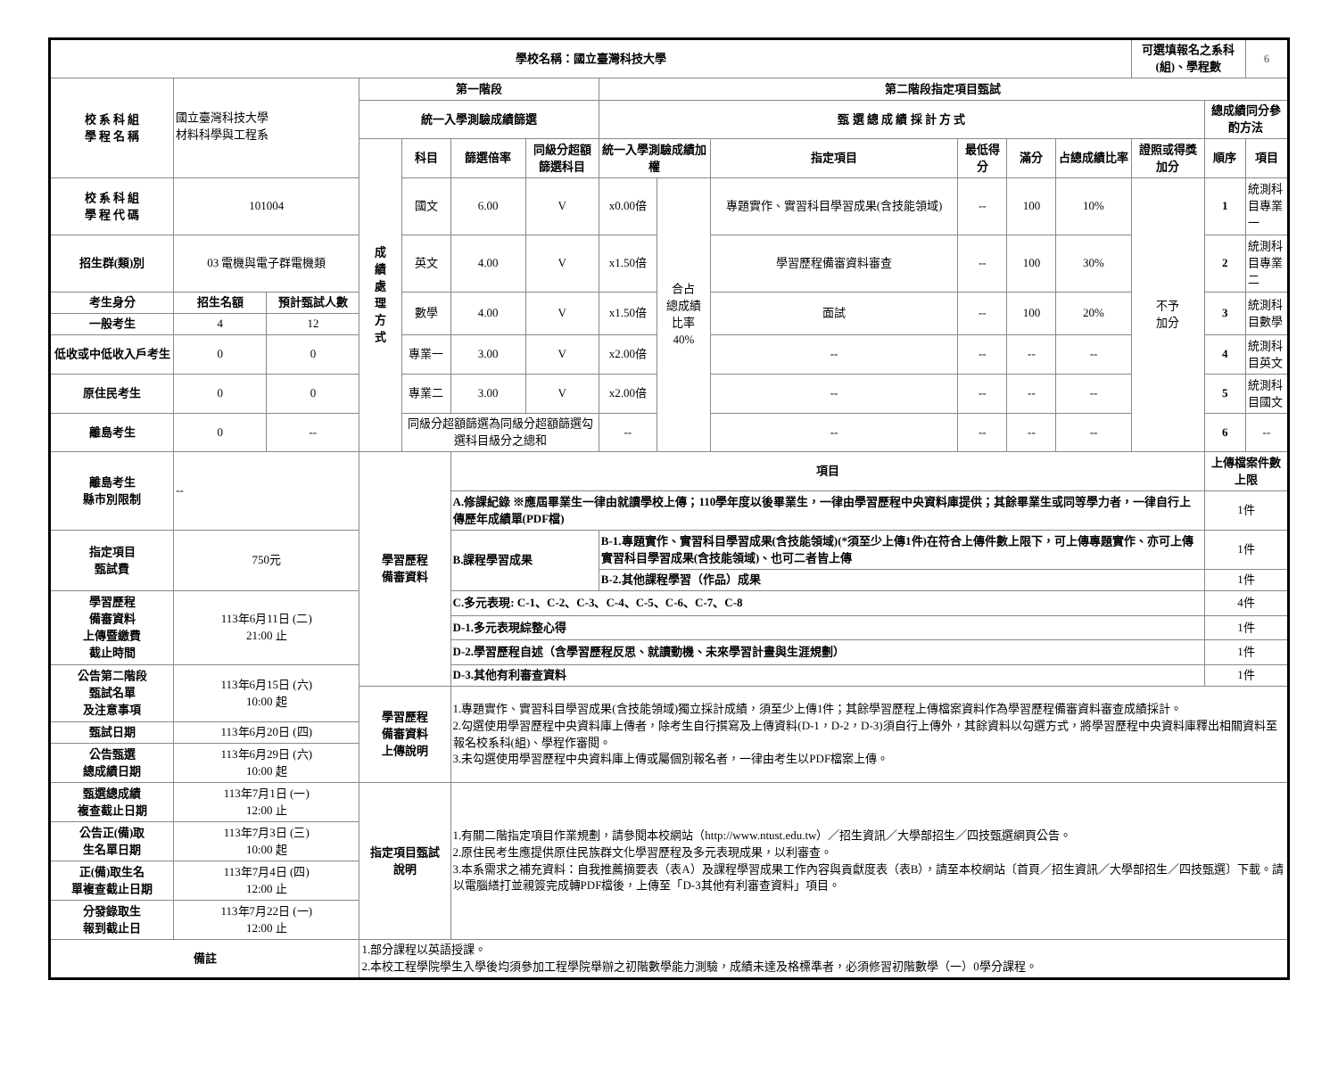| 學校名稱：國立臺灣科技大學 | | | | | | | | | | | | | 可選填報名之系科(組)、學程數 | | 6 |
| 校 系 科 組 學 程 名 稱 | 國立臺灣科技大學 材料科學與工程系 | | 第一階段 | | | | 第二階段指定項目甄試 | | | | | | | | |
| | | | 統一入學測驗成績篩選 | | | | 甄 選 總 成 績 採 計 方 式 | | | | | | | 總成績同分參酌方法 | |
| | | | 成 績 處 理 方 式 | 科目 | 篩選倍率 | 同級分超額篩選科目 | 統一入學測驗成績加權 | | 指定項目 | 最低得分 | 滿分 | 占總成績比率 | 證照或得獎加分 | 順序 | 項目 |
| 校 系 科 組 學 程 代 碼 | 101004 | | | 國文 | 6.00 | V | x0.00倍 | 合占 總成績 比率 40% | 專題實作、實習科目學習成果(含技能領域) | -- | 100 | 10% | 不予 加分 | 1 | 統測科目專業一 |
| 招生群(類)別 | 03 電機與電子群電機類 | | | 英文 | 4.00 | V | x1.50倍 | | 學習歷程備審資料審查 | -- | 100 | 30% | | 2 | 統測科目專業二 |
| 考生身分 | 招生名額 | 預計甄試人數 | | 數學 | 4.00 | V | x1.50倍 | | 面試 | -- | 100 | 20% | | 3 | 統測科目數學 |
| 一般考生 | 4 | 12 | | | | | | | | | | | | | |
| 低收或中低收入戶考生 | 0 | 0 | | 專業一 | 3.00 | V | x2.00倍 | | -- | -- | -- | -- | | 4 | 統測科目英文 |
| 原住民考生 | 0 | 0 | | 專業二 | 3.00 | V | x2.00倍 | | -- | -- | -- | -- | | 5 | 統測科目國文 |
| 離島考生 | 0 | -- | | 同級分超額篩選為同級分超額篩選勾選科目級分之總和 | | | -- | | -- | -- | -- | -- | | 6 | -- |
| 離島考生 縣市別限制 | -- | | 學習歷程 備審資料 | | 項目 | | | | | | | | | 上傳檔案件數上限 | |
| | | | | | A.修課紀錄 ※應屆畢業生一律由就讀學校上傳；110學年度以後畢業生，一律由學習歷程中央資料庫提供；其餘畢業生或同等學力者，一律自行上傳歷年成績單(PDF檔) | | | | | | | | | 1件 | |
| 指定項目 甄試費 | 750元 | | | | B.課程學習成果 | | B-1.專題實作、實習科目學習成果(含技能領域)(*須至少上傳1件)在符合上傳件數上限下，可上傳專題實作、亦可上傳實習科目學習成果(含技能領域)、也可二者皆上傳 | | | | | | | 1件 | |
| | | | | | | | B-2.其他課程學習（作品）成果 | | | | | | | 1件 | |
| 學習歷程 備審資料 上傳暨繳費 截止時間 | 113年6月11日 (二) 21:00 止 | | | | C.多元表現: C-1、C-2、C-3、C-4、C-5、C-6、C-7、C-8 | | | | | | | | | 4件 | |
| | | | | | D-1.多元表現綜整心得 | | | | | | | | | 1件 | |
| | | | | | D-2.學習歷程自述（含學習歷程反思、就讀動機、未來學習計畫與生涯規劃） | | | | | | | | | 1件 | |
| 公告第二階段 甄試名單 及注意事項 | 113年6月15日 (六) 10:00 起 | | | | D-3.其他有利審查資料 | | | | | | | | | 1件 | |
| | | | 學習歷程 備審資料 上傳說明 | | 1.專題實作、實習科目學習成果(含技能領域)獨立採計成績，須至少上傳1件；其餘學習歷程上傳檔案資料作為學習歷程備審資料審查成績採計。 2.勾選使用學習歷程中央資料庫上傳者，除考生自行撰寫及上傳資料(D-1，D-2，D-3)須自行上傳外，其餘資料以勾選方式，將學習歷程中央資料庫釋出相關資料至報名校系科(組)、學程作審閱。 3.未勾選使用學習歷程中央資料庫上傳或屬個別報名者，一律由考生以PDF檔案上傳。 | | | | | | | | | | |
| 甄試日期 | 113年6月20日 (四) | | | | | | | | | | | | | | |
| 公告甄選 總成績日期 | 113年6月29日 (六) 10:00 起 | | | | | | | | | | | | | | |
| 甄選總成績 複查截止日期 | 113年7月1日 (一) 12:00 止 | | 指定項目甄試 說明 | | 1.有關二階指定項目作業規劃，請參閱本校網站（http://www.ntust.edu.tw）／招生資訊／大學部招生／四技甄選網頁公告。 2.原住民考生應提供原住民族群文化學習歷程及多元表現成果，以利審查。 3.本系需求之補充資料：自我推薦摘要表（表A）及課程學習成果工作內容與貢獻度表（表B），請至本校網站〔首頁／招生資訊／大學部招生／四技甄選〕下載。請以電腦繕打並親簽完成轉PDF檔後，上傳至「D-3其他有利審查資料」項目。 | | | | | | | | | | |
| 公告正(備)取 生名單日期 | 113年7月3日 (三) 10:00 起 | | | | | | | | | | | | | | |
| 正(備)取生名 單複查截止日期 | 113年7月4日 (四) 12:00 止 | | | | | | | | | | | | | | |
| 分發錄取生 報到截止日 | 113年7月22日 (一) 12:00 止 | | | | | | | | | | | | | | |
| 備註 | | | 1.部分課程以英語授課。 2.本校工程學院學生入學後均須參加工程學院舉辦之初階數學能力測驗，成績未達及格標準者，必須修習初階數學（一）0學分課程。 | | | | | | | | | | | | |